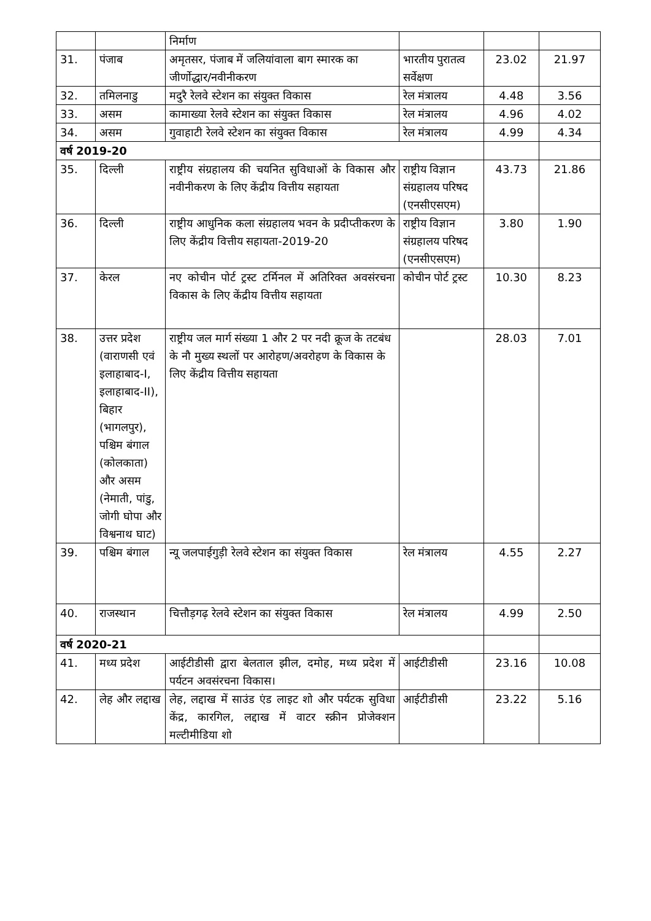| | | निर्माण | | | |
| 31. | पंजाब | अमृतसर, पंजाब में जलियांवाला बाग स्मारक का जीर्णोद्धार/नवीनीकरण | भारतीय पुरातत्व सर्वेक्षण | 23.02 | 21.97 |
| 32. | तमिलनाडु | मदुरै रेलवे स्टेशन का संयुक्त विकास | रेल मंत्रालय | 4.48 | 3.56 |
| 33. | असम | कामाख्या रेलवे स्टेशन का संयुक्त विकास | रेल मंत्रालय | 4.96 | 4.02 |
| 34. | असम | गुवाहाटी रेलवे स्टेशन का संयुक्त विकास | रेल मंत्रालय | 4.99 | 4.34 |
| वर्ष 2019-20 | | | | | |
| 35. | दिल्ली | राष्ट्रीय संग्रहालय की चयनित सुविधाओं के विकास और नवीनीकरण के लिए केंद्रीय वित्तीय सहायता | राष्ट्रीय विज्ञान संग्रहालय परिषद (एनसीएसएम) | 43.73 | 21.86 |
| 36. | दिल्ली | राष्ट्रीय आधुनिक कला संग्रहालय भवन के प्रदीप्तीकरण के लिए केंद्रीय वित्तीय सहायता-2019-20 | राष्ट्रीय विज्ञान संग्रहालय परिषद (एनसीएसएम) | 3.80 | 1.90 |
| 37. | केरल | नए कोचीन पोर्ट ट्रस्ट टर्मिनल में अतिरिक्त अवसंरचना विकास के लिए केंद्रीय वित्तीय सहायता | कोचीन पोर्ट ट्रस्ट | 10.30 | 8.23 |
| 38. | उत्तर प्रदेश (वाराणसी एवं इलाहाबाद-I, इलाहाबाद-II), बिहार (भागलपुर), पश्चिम बंगाल (कोलकाता) और असम (नेमाती, पांडु, जोगी घोपा और विश्वनाथ घाट) | राष्ट्रीय जल मार्ग संख्या 1 और 2 पर नदी क्रूज के तटबंध के नौ मुख्य स्थलों पर आरोहण/अवरोहण के विकास के लिए केंद्रीय वित्तीय सहायता | | 28.03 | 7.01 |
| 39. | पश्चिम बंगाल | न्यू जलपाईगुड़ी रेलवे स्टेशन का संयुक्त विकास | रेल मंत्रालय | 4.55 | 2.27 |
| 40. | राजस्थान | चित्तौड़गढ़ रेलवे स्टेशन का संयुक्त विकास | रेल मंत्रालय | 4.99 | 2.50 |
| वर्ष 2020-21 | | | | | |
| 41. | मध्य प्रदेश | आईटीडीसी द्वारा बेलताल झील, दमोह, मध्य प्रदेश में पर्यटन अवसंरचना विकास। | आईटीडीसी | 23.16 | 10.08 |
| 42. | लेह और लद्दाख | लेह, लद्दाख में साउंड एंड लाइट शो और पर्यटक सुविधा केंद्र, कारगिल, लद्दाख में वाटर स्क्रीन प्रोजेक्शन मल्टीमीडिया शो | आईटीडीसी | 23.22 | 5.16 |